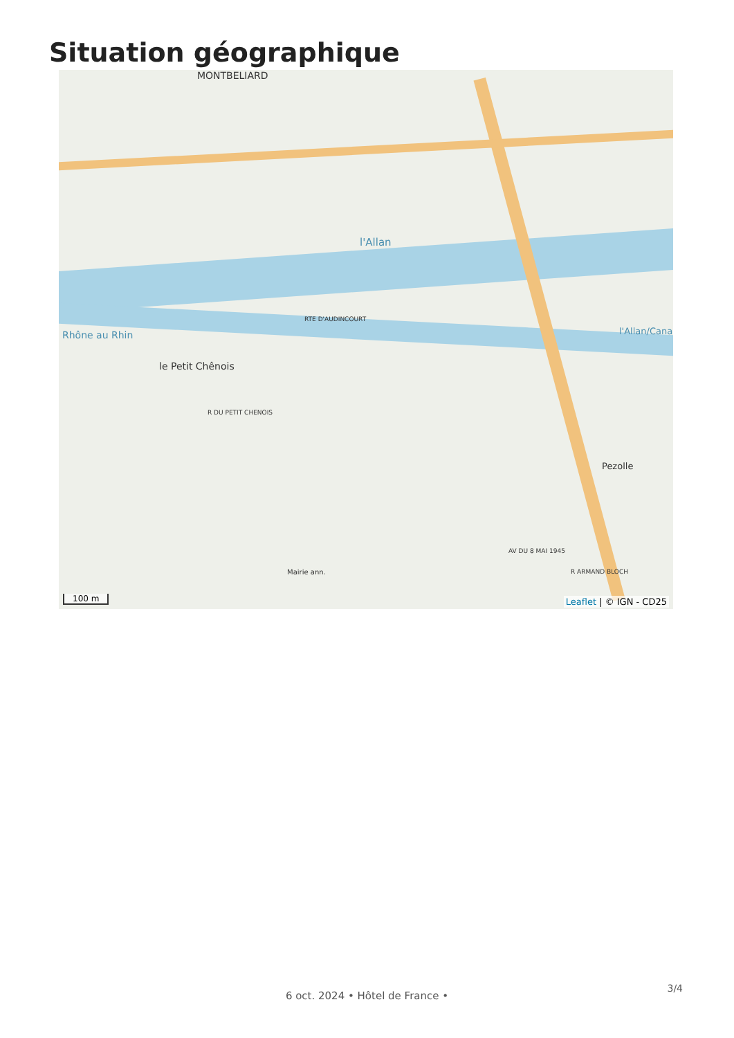Situation géographique
MONTBELIARD
l'Allan
Rhône au Rhin l'Allan/Canal
le Petit Chênois
Pezolle
Mairie ann.
RTE D'AUDINCOURT
R DU PETIT CHENOIS
AV DU 8 MAI 1945
R ARMAND BLOCH
100 m Leaflet | © IGN - CD25
3/4
6 oct. 2024 • Hôtel de France •